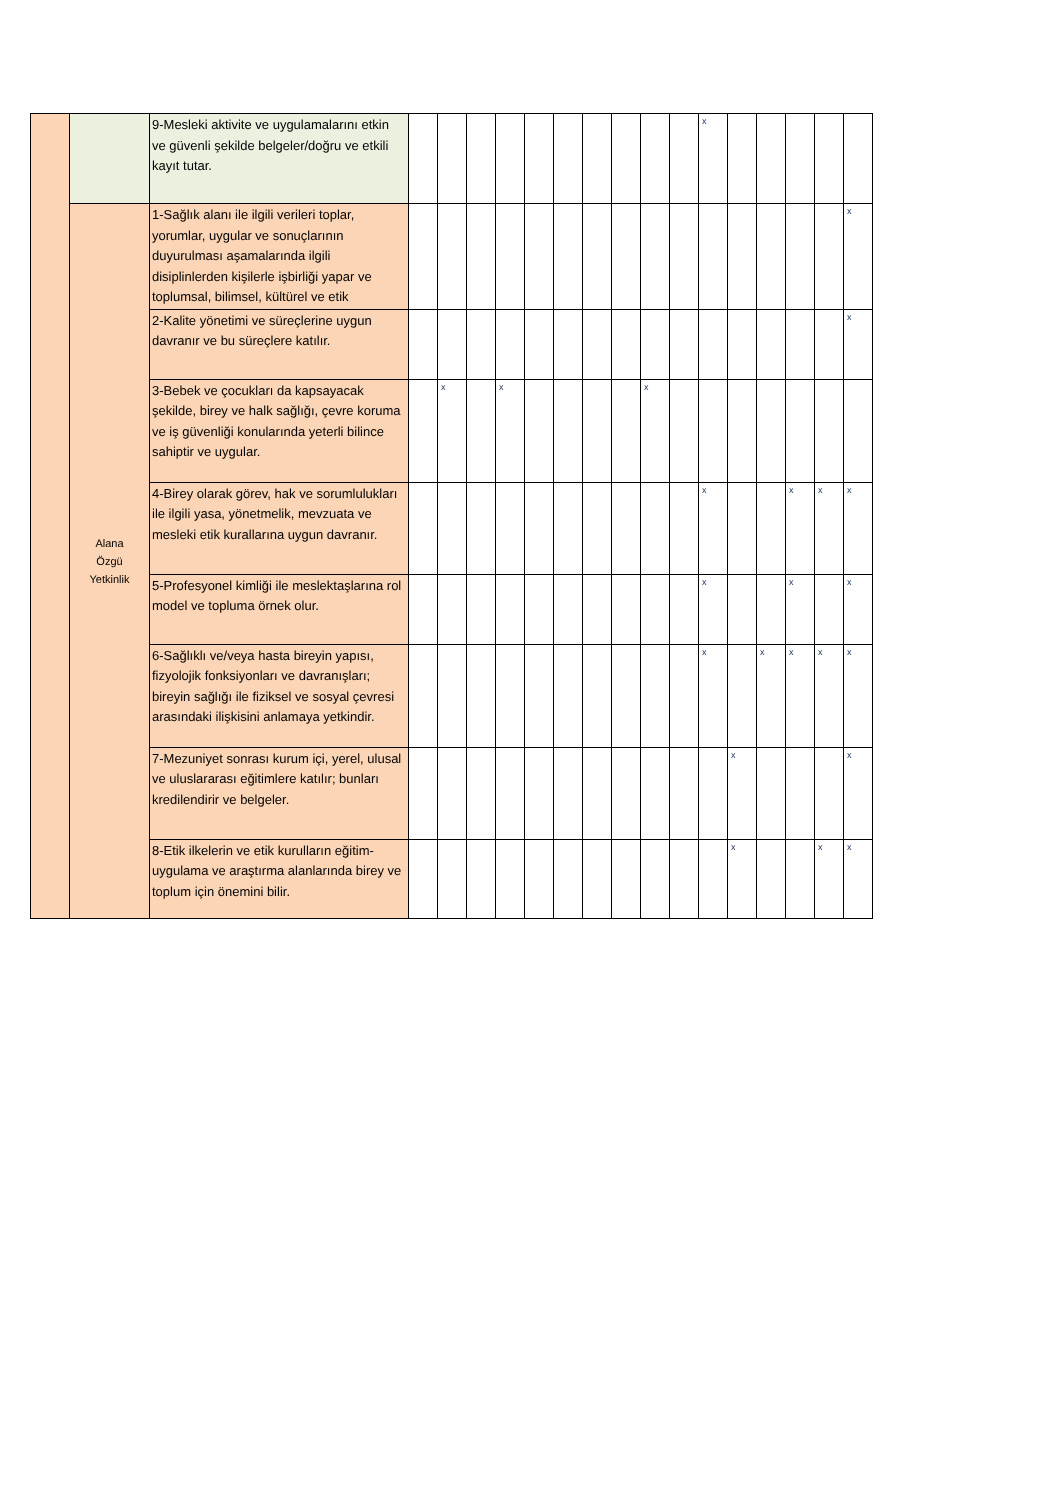| | | 9-Mesleki aktivite ve uygulamalarını etkin ve güvenli şekilde belgeler/doğru ve etkili kayıt tutar. | | | | | | | | | | | x | | | | | |
| | Alana Özgü Yetkinlik | 1-Sağlık alanı ile ilgili verileri toplar, yorumlar, uygular ve sonuçlarının duyurulması aşamalarında ilgili disiplinlerden kişilerle işbirliği yapar ve toplumsal, bilimsel, kültürel ve etik | | | | | | | | | | | | | | | | x |
| | | 2-Kalite yönetimi ve süreçlerine uygun davranır ve bu süreçlere katılır. | | | | | | | | | | | | | | | | x |
| | | 3-Bebek ve çocukları da kapsayacak şekilde, birey ve halk sağlığı, çevre koruma ve iş güvenliği konularında yeterli bilince sahiptir ve uygular. | | x | | x | | | | | x | | | | | | | |
| | | 4-Birey olarak görev, hak ve sorumlulukları ile ilgili yasa, yönetmelik, mevzuata ve mesleki etik kurallarına uygun davranır. | | | | | | | | | | | x | | | x | x | x |
| | | 5-Profesyonel kimliği ile meslektaşlarına rol model ve topluma örnek olur. | | | | | | | | | | | x | | | x | | x |
| | | 6-Sağlıklı ve/veya hasta bireyin yapısı, fizyolojik fonksiyonları ve davranışları; bireyin sağlığı ile fiziksel ve sosyal çevresi arasındaki ilişkisini anlamaya yetkindir. | | | | | | | | | | | x | | x | x | x | x |
| | | 7-Mezuniyet sonrası kurum içi, yerel, ulusal ve uluslararası eğitimlere katılır; bunları kredilendirir ve belgeler. | | | | | | | | | | | | x | | | | x |
| | | 8-Etik ilkelerin ve etik kurulların eğitim-uygulama ve araştırma alanlarında birey ve toplum için önemini bilir. | | | | | | | | | | | | x | | | x | x |